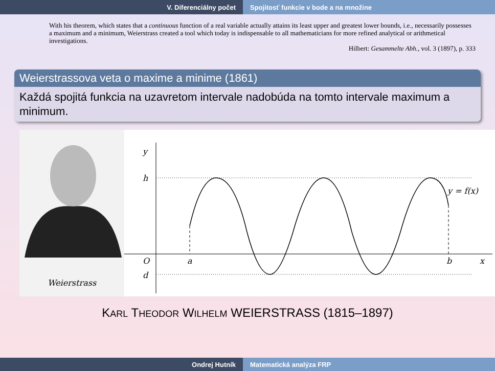V. Diferenciálny počet Spojitosť funkcie v bode a na množine
With his theorem, which states that a continuous function of a real variable actually attains its least upper and greatest lower bounds, i.e., necessarily possesses a maximum and a minimum, Weierstrass created a tool which today is indispensable to all mathematicians for more refined analytical or arithmetical investigations.
Hilbert: Gesammelte Abh., vol. 3 (1897), p. 333
Weierstrassova veta o maxime a minime (1861)
Každá spojitá funkcia na uzavretom intervale nadobúda na tomto intervale maximum a minimum.
Weierstrass
y
h
O
d
a
b
x
y = f(x)
KARL THEODOR WILHELM WEIERSTRASS (1815–1897)
Ondrej Hutník Matematická analýza FRP